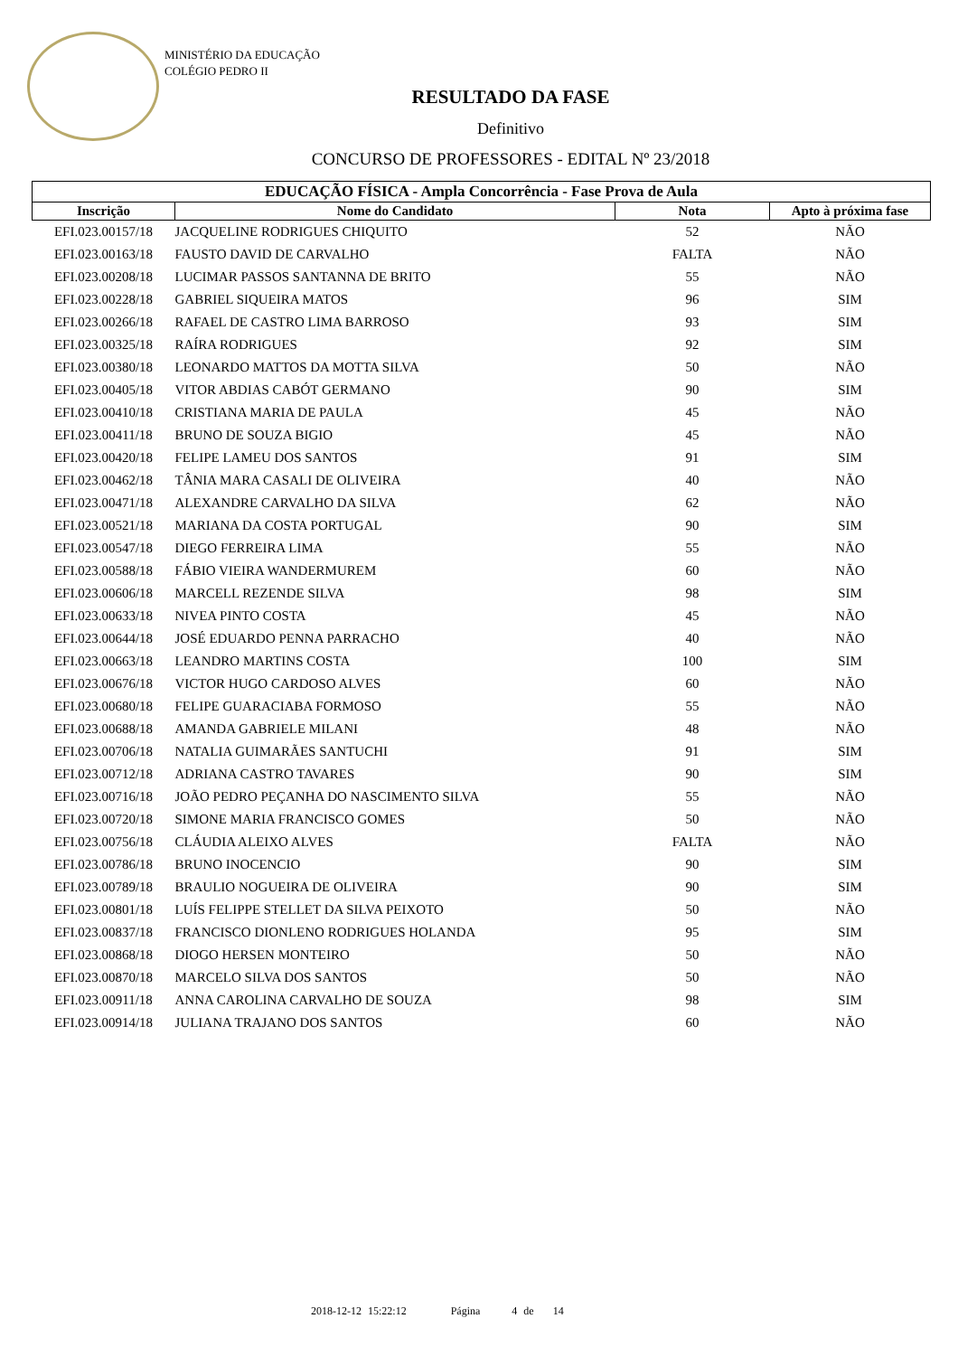MINISTÉRIO DA EDUCAÇÃO
COLÉGIO PEDRO II
RESULTADO DA FASE
Definitivo
CONCURSO DE PROFESSORES - EDITAL Nº 23/2018
| EDUCAÇÃO FÍSICA - Ampla Concorrência - Fase Prova de Aula | | | |
| --- | --- | --- | --- |
| Inscrição | Nome do Candidato | Nota | Apto à próxima fase |
| EFI.023.00157/18 | JACQUELINE RODRIGUES CHIQUITO | 52 | NÃO |
| EFI.023.00163/18 | FAUSTO DAVID DE CARVALHO | FALTA | NÃO |
| EFI.023.00208/18 | LUCIMAR PASSOS SANTANNA DE BRITO | 55 | NÃO |
| EFI.023.00228/18 | GABRIEL SIQUEIRA MATOS | 96 | SIM |
| EFI.023.00266/18 | RAFAEL DE CASTRO LIMA BARROSO | 93 | SIM |
| EFI.023.00325/18 | RAÍRA RODRIGUES | 92 | SIM |
| EFI.023.00380/18 | LEONARDO MATTOS DA MOTTA SILVA | 50 | NÃO |
| EFI.023.00405/18 | VITOR ABDIAS CABÓT GERMANO | 90 | SIM |
| EFI.023.00410/18 | CRISTIANA MARIA DE PAULA | 45 | NÃO |
| EFI.023.00411/18 | BRUNO DE SOUZA BIGIO | 45 | NÃO |
| EFI.023.00420/18 | FELIPE LAMEU DOS SANTOS | 91 | SIM |
| EFI.023.00462/18 | TÂNIA MARA CASALI DE OLIVEIRA | 40 | NÃO |
| EFI.023.00471/18 | ALEXANDRE CARVALHO DA SILVA | 62 | NÃO |
| EFI.023.00521/18 | MARIANA DA COSTA PORTUGAL | 90 | SIM |
| EFI.023.00547/18 | DIEGO FERREIRA LIMA | 55 | NÃO |
| EFI.023.00588/18 | FÁBIO VIEIRA WANDERMUREM | 60 | NÃO |
| EFI.023.00606/18 | MARCELL REZENDE SILVA | 98 | SIM |
| EFI.023.00633/18 | NIVEA PINTO COSTA | 45 | NÃO |
| EFI.023.00644/18 | JOSÉ EDUARDO PENNA PARRACHO | 40 | NÃO |
| EFI.023.00663/18 | LEANDRO MARTINS COSTA | 100 | SIM |
| EFI.023.00676/18 | VICTOR HUGO CARDOSO ALVES | 60 | NÃO |
| EFI.023.00680/18 | FELIPE GUARACIABA FORMOSO | 55 | NÃO |
| EFI.023.00688/18 | AMANDA GABRIELE MILANI | 48 | NÃO |
| EFI.023.00706/18 | NATALIA GUIMARÃES SANTUCHI | 91 | SIM |
| EFI.023.00712/18 | ADRIANA CASTRO TAVARES | 90 | SIM |
| EFI.023.00716/18 | JOÃO PEDRO PEÇANHA DO NASCIMENTO SILVA | 55 | NÃO |
| EFI.023.00720/18 | SIMONE MARIA FRANCISCO GOMES | 50 | NÃO |
| EFI.023.00756/18 | CLÁUDIA ALEIXO ALVES | FALTA | NÃO |
| EFI.023.00786/18 | BRUNO INOCENCIO | 90 | SIM |
| EFI.023.00789/18 | BRAULIO NOGUEIRA DE OLIVEIRA | 90 | SIM |
| EFI.023.00801/18 | LUÍS FELIPPE STELLET DA SILVA PEIXOTO | 50 | NÃO |
| EFI.023.00837/18 | FRANCISCO DIONLENO RODRIGUES HOLANDA | 95 | SIM |
| EFI.023.00868/18 | DIOGO HERSEN MONTEIRO | 50 | NÃO |
| EFI.023.00870/18 | MARCELO SILVA DOS SANTOS | 50 | NÃO |
| EFI.023.00911/18 | ANNA CAROLINA CARVALHO DE SOUZA | 98 | SIM |
| EFI.023.00914/18 | JULIANA TRAJANO DOS SANTOS | 60 | NÃO |
2018-12-12 15:22:12 Página 4 de 14